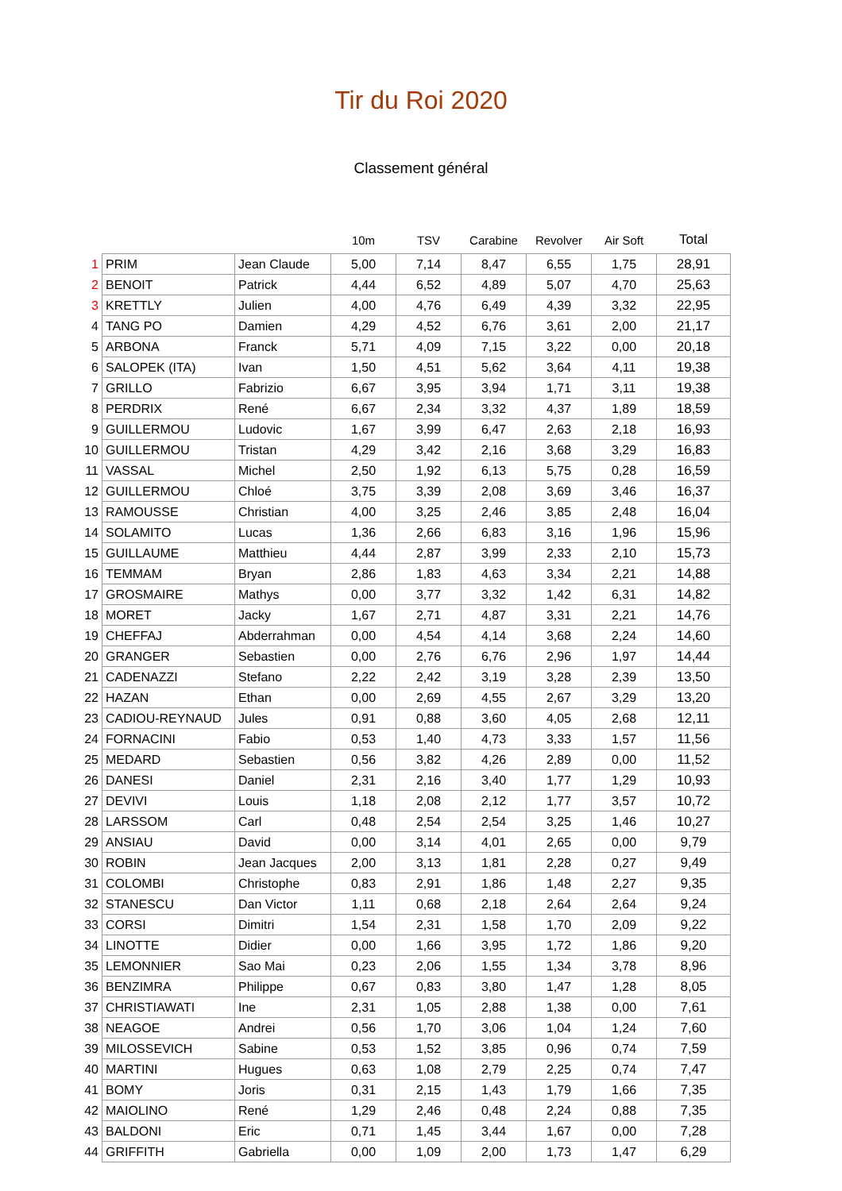Tir du Roi 2020
Classement général
| | | | 10m | TSV | Carabine | Revolver | Air Soft | Total |
| --- | --- | --- | --- | --- | --- | --- | --- | --- |
| 1 | PRIM | Jean Claude | 5,00 | 7,14 | 8,47 | 6,55 | 1,75 | 28,91 |
| 2 | BENOIT | Patrick | 4,44 | 6,52 | 4,89 | 5,07 | 4,70 | 25,63 |
| 3 | KRETTLY | Julien | 4,00 | 4,76 | 6,49 | 4,39 | 3,32 | 22,95 |
| 4 | TANG PO | Damien | 4,29 | 4,52 | 6,76 | 3,61 | 2,00 | 21,17 |
| 5 | ARBONA | Franck | 5,71 | 4,09 | 7,15 | 3,22 | 0,00 | 20,18 |
| 6 | SALOPEK (ITA) | Ivan | 1,50 | 4,51 | 5,62 | 3,64 | 4,11 | 19,38 |
| 7 | GRILLO | Fabrizio | 6,67 | 3,95 | 3,94 | 1,71 | 3,11 | 19,38 |
| 8 | PERDRIX | René | 6,67 | 2,34 | 3,32 | 4,37 | 1,89 | 18,59 |
| 9 | GUILLERMOU | Ludovic | 1,67 | 3,99 | 6,47 | 2,63 | 2,18 | 16,93 |
| 10 | GUILLERMOU | Tristan | 4,29 | 3,42 | 2,16 | 3,68 | 3,29 | 16,83 |
| 11 | VASSAL | Michel | 2,50 | 1,92 | 6,13 | 5,75 | 0,28 | 16,59 |
| 12 | GUILLERMOU | Chloé | 3,75 | 3,39 | 2,08 | 3,69 | 3,46 | 16,37 |
| 13 | RAMOUSSE | Christian | 4,00 | 3,25 | 2,46 | 3,85 | 2,48 | 16,04 |
| 14 | SOLAMITO | Lucas | 1,36 | 2,66 | 6,83 | 3,16 | 1,96 | 15,96 |
| 15 | GUILLAUME | Matthieu | 4,44 | 2,87 | 3,99 | 2,33 | 2,10 | 15,73 |
| 16 | TEMMAM | Bryan | 2,86 | 1,83 | 4,63 | 3,34 | 2,21 | 14,88 |
| 17 | GROSMAIRE | Mathys | 0,00 | 3,77 | 3,32 | 1,42 | 6,31 | 14,82 |
| 18 | MORET | Jacky | 1,67 | 2,71 | 4,87 | 3,31 | 2,21 | 14,76 |
| 19 | CHEFFAJ | Abderrahman | 0,00 | 4,54 | 4,14 | 3,68 | 2,24 | 14,60 |
| 20 | GRANGER | Sebastien | 0,00 | 2,76 | 6,76 | 2,96 | 1,97 | 14,44 |
| 21 | CADENAZZI | Stefano | 2,22 | 2,42 | 3,19 | 3,28 | 2,39 | 13,50 |
| 22 | HAZAN | Ethan | 0,00 | 2,69 | 4,55 | 2,67 | 3,29 | 13,20 |
| 23 | CADIOU-REYNAUD | Jules | 0,91 | 0,88 | 3,60 | 4,05 | 2,68 | 12,11 |
| 24 | FORNACINI | Fabio | 0,53 | 1,40 | 4,73 | 3,33 | 1,57 | 11,56 |
| 25 | MEDARD | Sebastien | 0,56 | 3,82 | 4,26 | 2,89 | 0,00 | 11,52 |
| 26 | DANESI | Daniel | 2,31 | 2,16 | 3,40 | 1,77 | 1,29 | 10,93 |
| 27 | DEVIVI | Louis | 1,18 | 2,08 | 2,12 | 1,77 | 3,57 | 10,72 |
| 28 | LARSSOM | Carl | 0,48 | 2,54 | 2,54 | 3,25 | 1,46 | 10,27 |
| 29 | ANSIAU | David | 0,00 | 3,14 | 4,01 | 2,65 | 0,00 | 9,79 |
| 30 | ROBIN | Jean Jacques | 2,00 | 3,13 | 1,81 | 2,28 | 0,27 | 9,49 |
| 31 | COLOMBI | Christophe | 0,83 | 2,91 | 1,86 | 1,48 | 2,27 | 9,35 |
| 32 | STANESCU | Dan Victor | 1,11 | 0,68 | 2,18 | 2,64 | 2,64 | 9,24 |
| 33 | CORSI | Dimitri | 1,54 | 2,31 | 1,58 | 1,70 | 2,09 | 9,22 |
| 34 | LINOTTE | Didier | 0,00 | 1,66 | 3,95 | 1,72 | 1,86 | 9,20 |
| 35 | LEMONNIER | Sao Mai | 0,23 | 2,06 | 1,55 | 1,34 | 3,78 | 8,96 |
| 36 | BENZIMRA | Philippe | 0,67 | 0,83 | 3,80 | 1,47 | 1,28 | 8,05 |
| 37 | CHRISTIAWATI | Ine | 2,31 | 1,05 | 2,88 | 1,38 | 0,00 | 7,61 |
| 38 | NEAGOE | Andrei | 0,56 | 1,70 | 3,06 | 1,04 | 1,24 | 7,60 |
| 39 | MILOSSEVICH | Sabine | 0,53 | 1,52 | 3,85 | 0,96 | 0,74 | 7,59 |
| 40 | MARTINI | Hugues | 0,63 | 1,08 | 2,79 | 2,25 | 0,74 | 7,47 |
| 41 | BOMY | Joris | 0,31 | 2,15 | 1,43 | 1,79 | 1,66 | 7,35 |
| 42 | MAIOLINO | René | 1,29 | 2,46 | 0,48 | 2,24 | 0,88 | 7,35 |
| 43 | BALDONI | Eric | 0,71 | 1,45 | 3,44 | 1,67 | 0,00 | 7,28 |
| 44 | GRIFFITH | Gabriella | 0,00 | 1,09 | 2,00 | 1,73 | 1,47 | 6,29 |